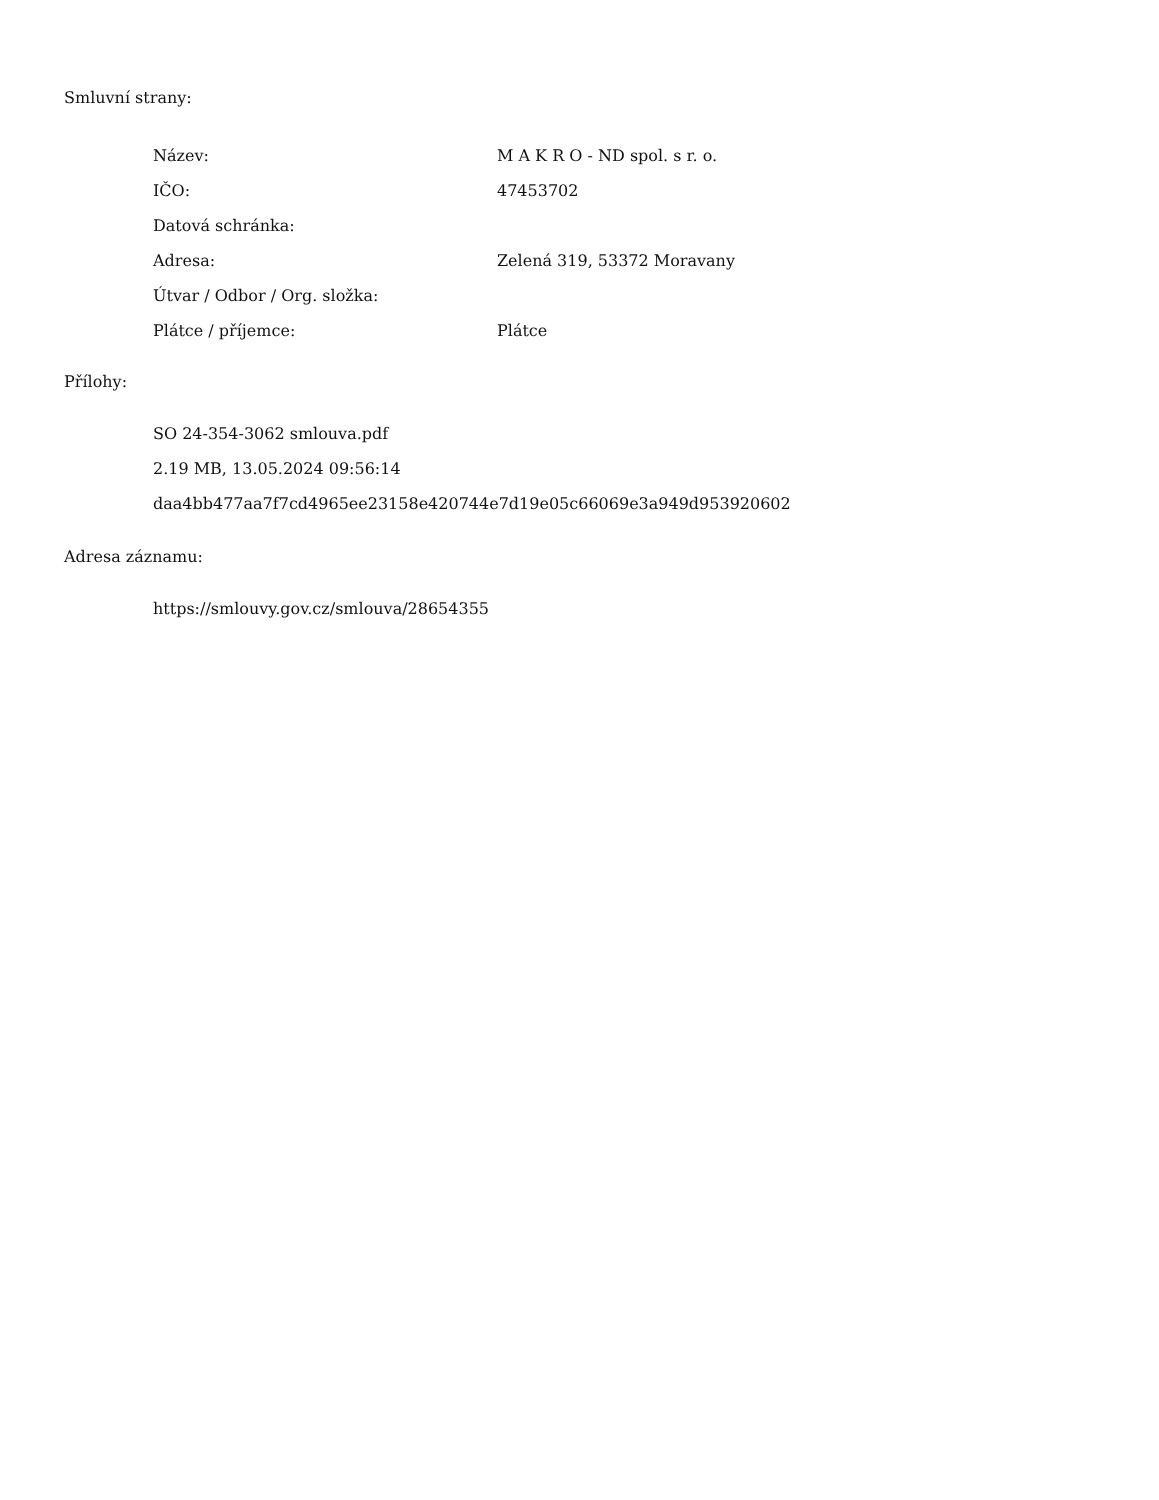Smluvní strany:
| Název: | M A K R O - ND spol. s r. o. |
| IČO: | 47453702 |
| Datová schránka: | |
| Adresa: | Zelená 319, 53372 Moravany |
| Útvar / Odbor / Org. složka: | |
| Plátce / příjemce: | Plátce |
Přílohy:
SO 24-354-3062 smlouva.pdf
2.19 MB, 13.05.2024 09:56:14
daa4bb477aa7f7cd4965ee23158e420744e7d19e05c66069e3a949d953920602
Adresa záznamu:
https://smlouvy.gov.cz/smlouva/28654355